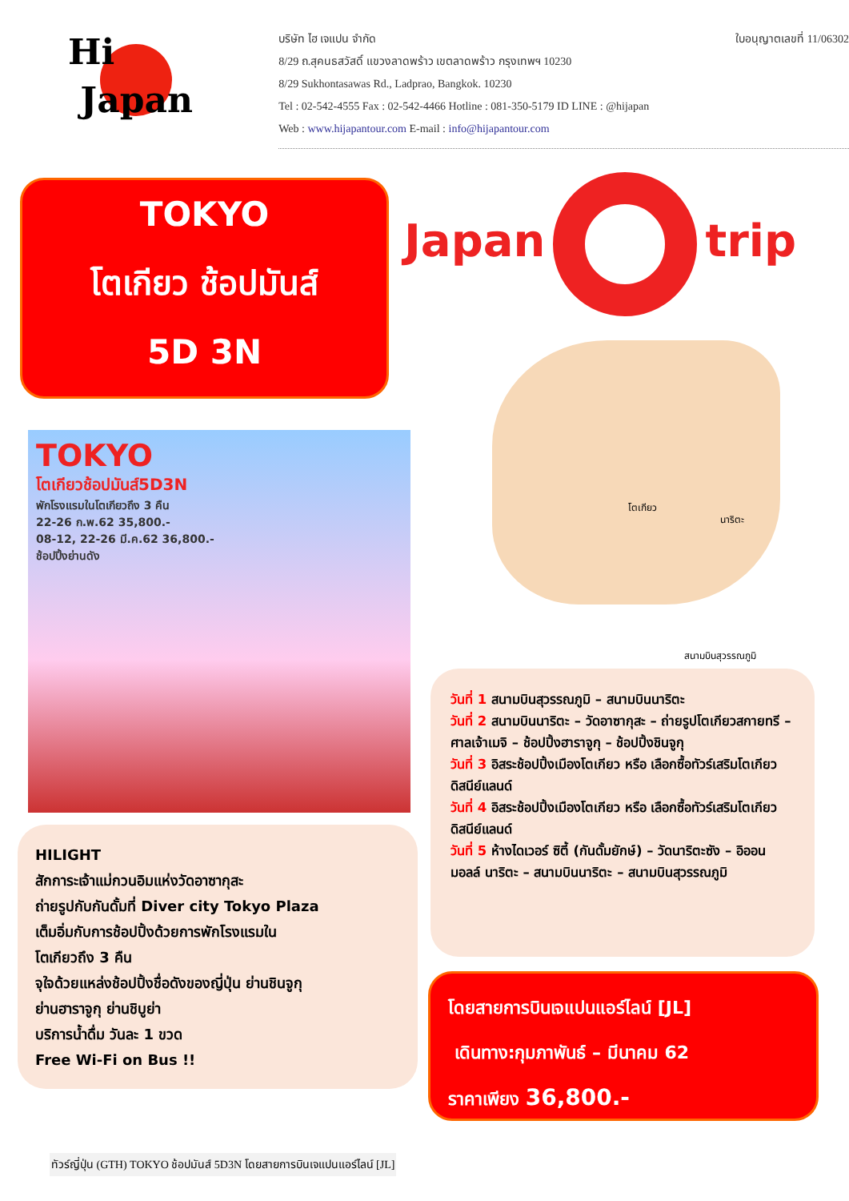Hi
Japan
ใบอนุญาตเลขที่ 11/06302
บริษัท ไฮ เจแปน จำกัด
8/29 ถ.สุคนธสวัสดิ์ แขวงลาดพร้าว เขตลาดพร้าว กรุงเทพฯ 10230
8/29 Sukhontasawas Rd., Ladprao, Bangkok. 10230
Tel : 02-542-4555 Fax : 02-542-4466 Hotline : 081-350-5179 ID LINE : @hijapan
Web : www.hijapantour.com E-mail : info@hijapantour.com
TOKYO
โตเกียว ช้อปมันส์
5D 3N
Japan trip
TOKYO
โตเกียวช้อปมันส์5D3N
พักโรงแรมในโตเกียวถึง 3 คืน
22-26 ก.พ.62 35,800.-
08-12, 22-26 มี.ค.62 36,800.-
ช้อปปิ้งย่านดัง
โตเกียว
นาริตะ
สนามบินสุวรรณภูมิ
HILIGHT
สักการะเจ้าแม่กวนอิมแห่งวัดอาซากุสะ
ถ่ายรูปกับกันดั้มที่ Diver city Tokyo Plaza
เต็มอิ่มกับการช้อปปิ้งด้วยการพักโรงแรมใน
โตเกียวถึง 3 คืน
จุใจด้วยแหล่งช้อปปิ้งชื่อดังของญี่ปุ่น ย่านชินจูกุ
ย่านฮาราจูกุ ย่านชิบูย่า
บริการน้ำดื่ม วันละ 1 ขวด
Free Wi-Fi on Bus !!
วันที่ 1 สนามบินสุวรรณภูมิ – สนามบินนาริตะ
วันที่ 2 สนามบินนาริตะ – วัดอาซากุสะ – ถ่ายรูปโตเกียวสกายทรี – ศาลเจ้าเมจิ – ช้อปปิ้งฮาราจูกุ – ช้อปปิ้งชินจูกุ
วันที่ 3 อิสระช้อปปิ้งเมืองโตเกียว หรือ เลือกซื้อทัวร์เสริมโตเกียวดิสนีย์แลนด์
วันที่ 4 อิสระช้อปปิ้งเมืองโตเกียว หรือ เลือกซื้อทัวร์เสริมโตเกียวดิสนีย์แลนด์
วันที่ 5 ห้างไดเวอร์ ซิตี้ (กันดั้มยักษ์) – วัดนาริตะซัง – อิออน มอลล์ นาริตะ – สนามบินนาริตะ – สนามบินสุวรรณภูมิ
โดยสายการบินเจแปนแอร์ไลน์ [JL]
เดินทาง:กุมภาพันธ์ – มีนาคม 62
ราคาเพียง 36,800.-
ทัวร์ญี่ปุ่น (GTH) TOKYO ช้อปมันส์ 5D3N โดยสายการบินเจแปนแอร์ไลน์ [JL]